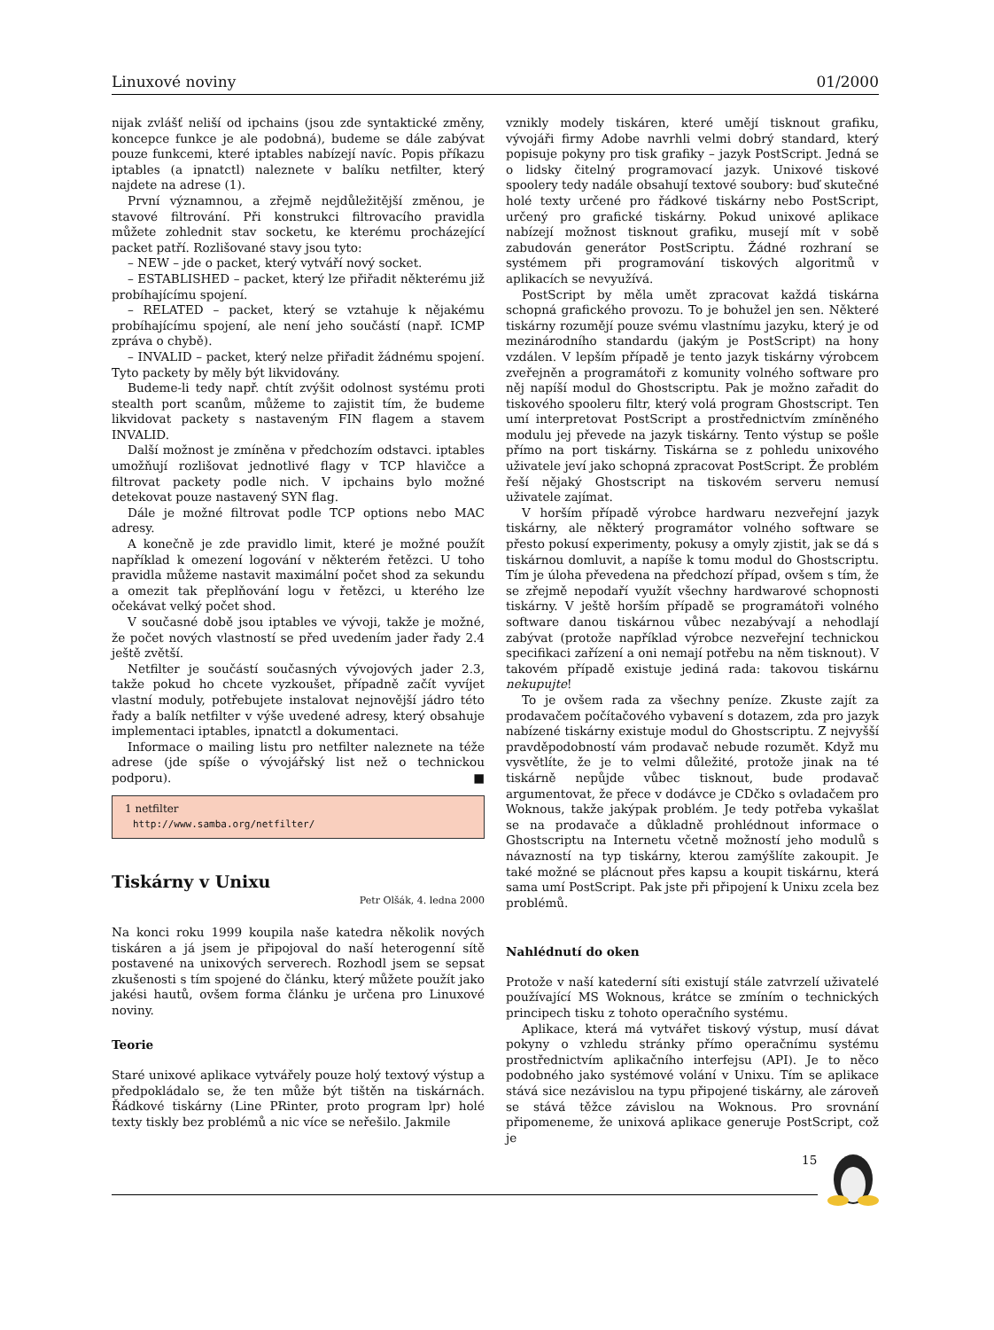Linuxové noviny 01/2000
nijak zvlášť neliší od ipchains (jsou zde syntaktické změny, koncepce funkce je ale podobná), budeme se dále zabývat pouze funkcemi, které iptables nabízejí navíc. Popis příkazu iptables (a ipnatctl) naleznete v balíku netfilter, který najdete na adrese (1).
První významnou, a zřejmě nejdůležitější změnou, je stavové filtrování. Při konstrukci filtrovacího pravidla můžete zohlednit stav socketu, ke kterému procházející packet patří. Rozlišované stavy jsou tyto:
– NEW – jde o packet, který vytváří nový socket.
– ESTABLISHED – packet, který lze přiřadit některému již probíhajícímu spojení.
– RELATED – packet, který se vztahuje k nějakému probíhajícímu spojení, ale není jeho součástí (např. ICMP zpráva o chybě).
– INVALID – packet, který nelze přiřadit žádnému spojení. Tyto packety by měly být likvidovány.
Budeme-li tedy např. chtít zvýšit odolnost systému proti stealth port scanům, můžeme to zajistit tím, že budeme likvidovat packety s nastaveným FIN flagem a stavem INVALID.
Další možnost je zmíněna v předchozím odstavci. iptables umožňují rozlišovat jednotlivé flagy v TCP hlavičce a filtrovat packety podle nich. V ipchains bylo možné detekovat pouze nastavený SYN flag.
Dále je možné filtrovat podle TCP options nebo MAC adresy.
A konečně je zde pravidlo limit, které je možné použít například k omezení logování v některém řetězci. U toho pravidla můžeme nastavit maximální počet shod za sekundu a omezit tak přeplňování logu v řetězci, u kterého lze očekávat velký počet shod.
V současné době jsou iptables ve vývoji, takže je možné, že počet nových vlastností se před uvedením jader řady 2.4 ještě zvětší.
Netfilter je součástí současných vývojových jader 2.3, takže pokud ho chcete vyzkoušet, případně začít vyvíjet vlastní moduly, potřebujete instalovat nejnovější jádro této řady a balík netfilter v výše uvedené adresy, který obsahuje implementaci iptables, ipnatctl a dokumentaci.
Informace o mailing listu pro netfilter naleznete na téže adrese (jde spíše o vývojářský list než o technickou podporu). ■
1 netfilter
http://www.samba.org/netfilter/
Tiskárny v Unixu
Petr Olšák, 4. ledna 2000
Na konci roku 1999 koupila naše katedra několik nových tiskáren a já jsem je připojoval do naší heterogenní sítě postavené na unixových serverech. Rozhodl jsem se sepsat zkušenosti s tím spojené do článku, který můžete použít jako jakési hautů, ovšem forma článku je určena pro Linuxové noviny.
Teorie
Staré unixové aplikace vytvářely pouze holý textový výstup a předpokládalo se, že ten může být tištěn na tiskárnách. Řádkové tiskárny (Line PRinter, proto program lpr) holé texty tiskly bez problémů a nic více se neřešilo. Jakmile
vznikly modely tiskáren, které umějí tisknout grafiku, vývojáři firmy Adobe navrhli velmi dobrý standard, který popisuje pokyny pro tisk grafiky – jazyk PostScript. Jedná se o lidsky čitelný programovací jazyk. Unixové tiskové spoolery tedy nadále obsahují textové soubory: buď skutečné holé texty určené pro řádkové tiskárny nebo PostScript, určený pro grafické tiskárny. Pokud unixové aplikace nabízejí možnost tisknout grafiku, musejí mít v sobě zabudován generátor PostScriptu. Žádné rozhraní se systémem při programování tiskových algoritmů v aplikacích se nevyužívá.
PostScript by měla umět zpracovat každá tiskárna schopná grafického provozu. To je bohužel jen sen. Některé tiskárny rozumějí pouze svému vlastnímu jazyku, který je od mezinárodního standardu (jakým je PostScript) na hony vzdálen. V lepším případě je tento jazyk tiskárny výrobcem zveřejněn a programátoři z komunity volného software pro něj napíší modul do Ghostscriptu. Pak je možno zařadit do tiskového spooleru filtr, který volá program Ghostscript. Ten umí interpretovat PostScript a prostřednictvím zmíněného modulu jej převede na jazyk tiskárny. Tento výstup se pošle přímo na port tiskárny. Tiskárna se z pohledu unixového uživatele jeví jako schopná zpracovat PostScript. Že problém řeší nějaký Ghostscript na tiskovém serveru nemusí uživatele zajímat.
V horším případě výrobce hardwaru nezveřejní jazyk tiskárny, ale některý programátor volného software se přesto pokusí experimenty, pokusy a omyly zjistit, jak se dá s tiskárnou domluvit, a napíše k tomu modul do Ghostscriptu. Tím je úloha převedena na předchozí případ, ovšem s tím, že se zřejmě nepodaří využít všechny hardwarové schopnosti tiskárny. V ještě horším případě se programátoři volného software danou tiskárnou vůbec nezabývají a nehodlají zabývat (protože například výrobce nezveřejní technickou specifikaci zařízení a oni nemají potřebu na něm tisknout). V takovém případě existuje jediná rada: takovou tiskárnu nekupujte!
To je ovšem rada za všechny peníze. Zkuste zajít za prodavačem počítačového vybavení s dotazem, zda pro jazyk nabízené tiskárny existuje modul do Ghostscriptu. Z nejvyšší pravděpodobností vám prodavač nebude rozumět. Když mu vysvětlíte, že je to velmi důležité, protože jinak na té tiskárně nepůjde vůbec tisknout, bude prodavač argumentovat, že přece v dodávce je CDčko s ovladačem pro Woknous, takže jakýpak problém. Je tedy potřeba vykašlat se na prodavače a důkladně prohlédnout informace o Ghostscriptu na Internetu včetně možností jeho modulů s návazností na typ tiskárny, kterou zamýšlíte zakoupit. Je také možné se plácnout přes kapsu a koupit tiskárnu, která sama umí PostScript. Pak jste při připojení k Unixu zcela bez problémů.
Nahlédnutí do oken
Protože v naší katederní síti existují stále zatvrzelí uživatelé používající MS Woknous, krátce se zmíním o technických principech tisku z tohoto operačního systému.
Aplikace, která má vytvářet tiskový výstup, musí dávat pokyny o vzhledu stránky přímo operačnímu systému prostřednictvím aplikačního interfejsu (API). Je to něco podobného jako systémové volání v Unixu. Tím se aplikace stává sice nezávislou na typu připojené tiskárny, ale zároveň se stává těžce závislou na Woknous. Pro srovnání připomeneme, že unixová aplikace generuje PostScript, což je
15